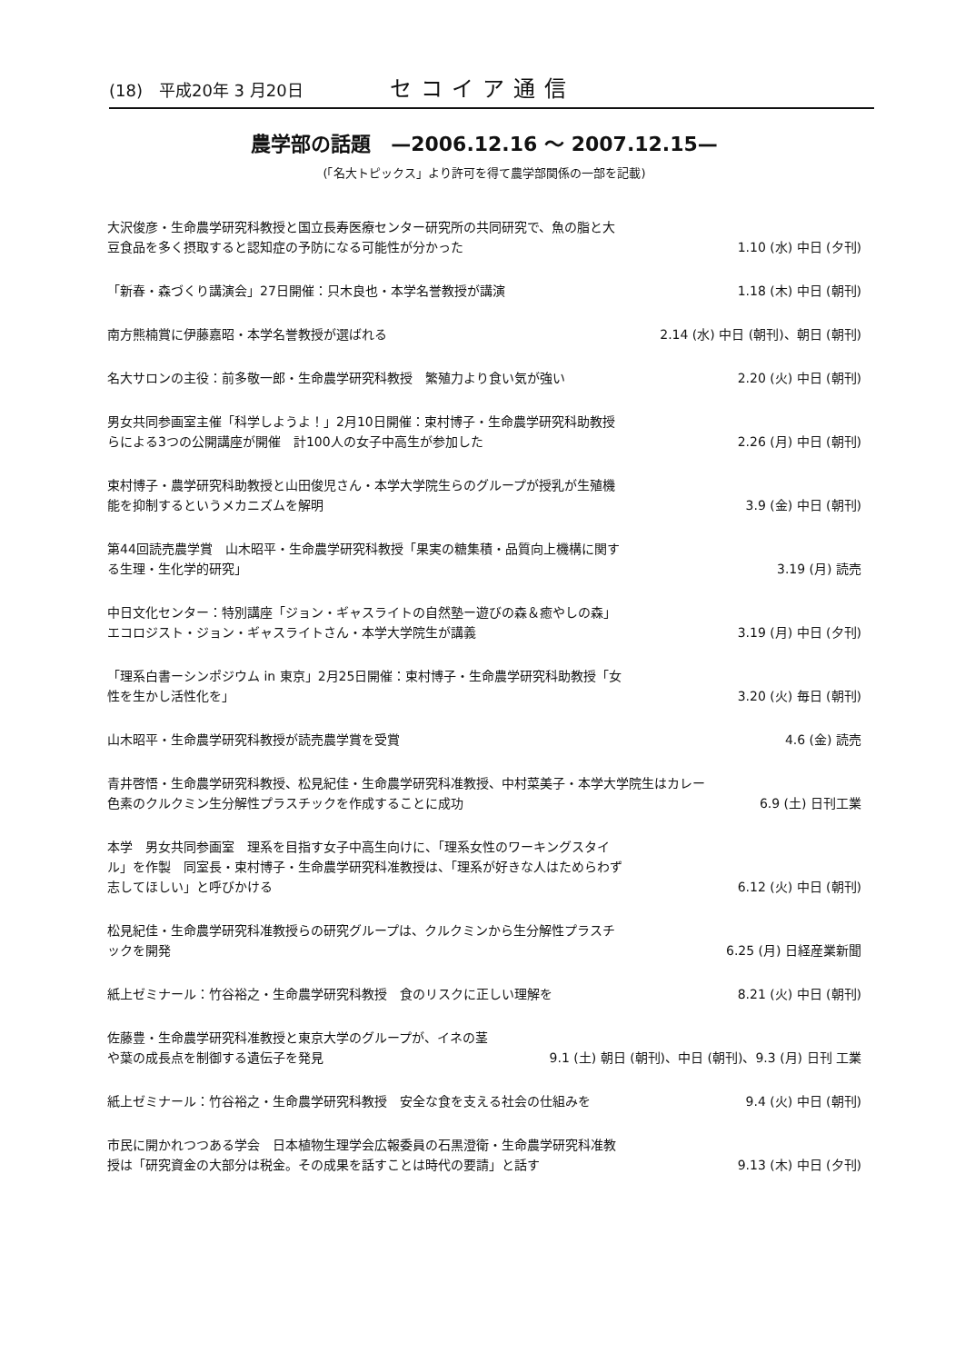(18)　平成20年 3 月20日 セコイア通信
農学部の話題　—2006.12.16 ～ 2007.12.15—
(「名大トピックス」より許可を得て農学部関係の一部を記載)
大沢俊彦・生命農学研究科教授と国立長寿医療センター研究所の共同研究で、魚の脂と大豆食品を多く摂取すると認知症の予防になる可能性が分かった
1.10 (水) 中日 (夕刊)
「新春・森づくり講演会」27日開催：只木良也・本学名誉教授が講演
1.18 (木) 中日 (朝刊)
南方熊楠賞に伊藤嘉昭・本学名誉教授が選ばれる
2.14 (水) 中日 (朝刊)、朝日 (朝刊)
名大サロンの主役：前多敬一郎・生命農学研究科教授　繁殖力より食い気が強い
2.20 (火) 中日 (朝刊)
男女共同参画室主催「科学しようよ！」2月10日開催：束村博子・生命農学研究科助教授らによる3つの公開講座が開催　計100人の女子中高生が参加した
2.26 (月) 中日 (朝刊)
束村博子・農学研究科助教授と山田俊児さん・本学大学院生らのグループが授乳が生殖機能を抑制するというメカニズムを解明
3.9 (金) 中日 (朝刊)
第44回読売農学賞　山木昭平・生命農学研究科教授「果実の糖集積・品質向上機構に関する生理・生化学的研究」
3.19 (月) 読売
中日文化センター：特別講座「ジョン・ギャスライトの自然塾ー遊びの森＆癒やしの森」エコロジスト・ジョン・ギャスライトさん・本学大学院生が講義
3.19 (月) 中日 (夕刊)
「理系白書ーシンポジウム in 東京」2月25日開催：束村博子・生命農学研究科助教授「女性を生かし活性化を」
3.20 (火) 毎日 (朝刊)
山木昭平・生命農学研究科教授が読売農学賞を受賞
4.6 (金) 読売
青井啓悟・生命農学研究科教授、松見紀佳・生命農学研究科准教授、中村菜美子・本学大学院生はカレー色素のクルクミン生分解性プラスチックを作成することに成功
6.9 (土) 日刊工業
本学　男女共同参画室　理系を目指す女子中高生向けに、「理系女性のワーキングスタイル」を作製　同室長・束村博子・生命農学研究科准教授は、「理系が好きな人はためらわず志してほしい」と呼びかける
6.12 (火) 中日 (朝刊)
松見紀佳・生命農学研究科准教授らの研究グループは、クルクミンから生分解性プラスチックを開発
6.25 (月) 日経産業新聞
紙上ゼミナール：竹谷裕之・生命農学研究科教授　食のリスクに正しい理解を
8.21 (火) 中日 (朝刊)
佐藤豊・生命農学研究科准教授と東京大学のグループが、イネの茎や葉の成長点を制御する遺伝子を発見
9.1 (土) 朝日 (朝刊)、中日 (朝刊)、9.3 (月) 日刊 工業
紙上ゼミナール：竹谷裕之・生命農学研究科教授　安全な食を支える社会の仕組みを
9.4 (火) 中日 (朝刊)
市民に開かれつつある学会　日本植物生理学会広報委員の石黒澄衛・生命農学研究科准教授は「研究資金の大部分は税金。その成果を話すことは時代の要請」と話す
9.13 (木) 中日 (夕刊)